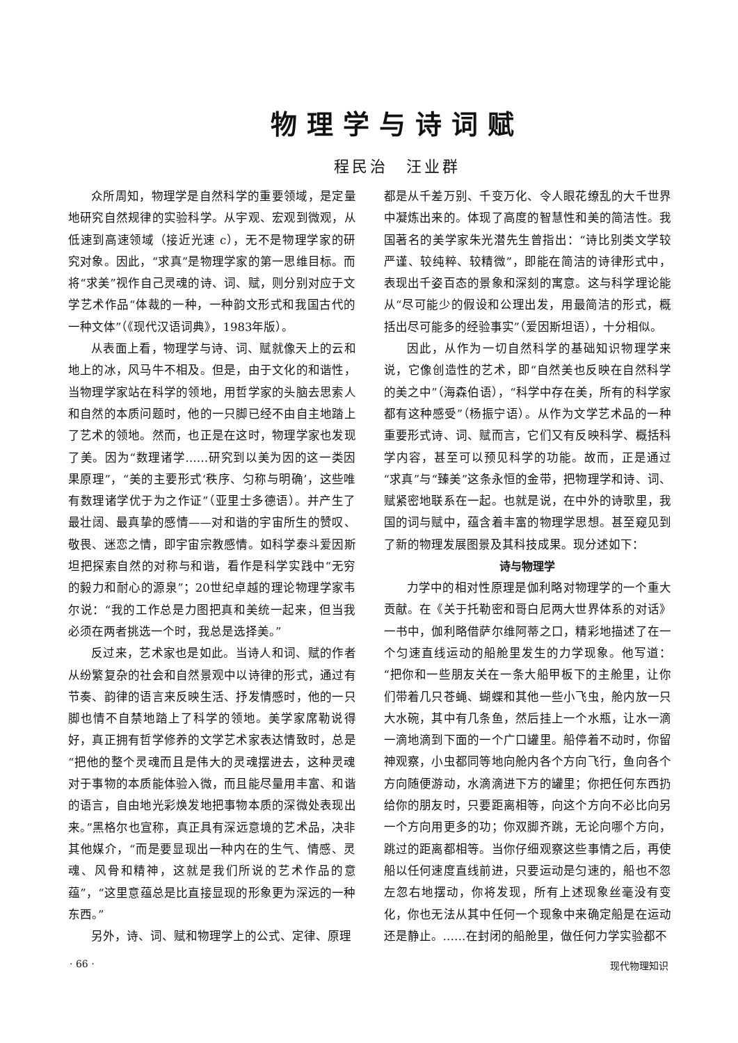物理学与诗词赋
程民治　汪业群
众所周知，物理学是自然科学的重要领域，是定量地研究自然规律的实验科学。从宇观、宏观到微观，从低速到高速领域（接近光速 c），无不是物理学家的研究对象。因此，“求真”是物理学家的第一思维目标。而将“求美”视作自己灵魂的诗、词、赋，则分别对应于文学艺术作品“体裁的一种，一种韵文形式和我国古代的一种文体”（《现代汉语词典》，1983年版）。
从表面上看，物理学与诗、词、赋就像天上的云和地上的冰，风马牛不相及。但是，由于文化的和谐性，当物理学家站在科学的领地，用哲学家的头脑去思索人和自然的本质问题时，他的一只脚已经不由自主地踏上了艺术的领地。然而，也正是在这时，物理学家也发现了美。因为“数理诸学……研究到以美为因的这一类因果原理”，“美的主要形式‘秩序、匀称与明确’，这些唯有数理诸学优于为之作证”（亚里士多德语）。并产生了最壮阔、最真挚的感情——对和谐的宇宙所生的赞叹、敬畏、迷恋之情，即宇宙宗教感情。如科学泰斗爱因斯坦把探索自然的对称与和谐，看作是科学实践中“无穷的毅力和耐心的源泉”；20世纪卓越的理论物理学家韦尔说：“我的工作总是力图把真和美统一起来，但当我必须在两者挑选一个时，我总是选择美。”
反过来，艺术家也是如此。当诗人和词、赋的作者从纷繁复杂的社会和自然景观中以诗律的形式，通过有节奏、韵律的语言来反映生活、抒发情感时，他的一只脚也情不自禁地踏上了科学的领地。美学家席勒说得好，真正拥有哲学修养的文学艺术家表达情致时，总是“把他的整个灵魂而且是伟大的灵魂摆进去，这种灵魂对于事物的本质能体验入微，而且能尽量用丰富、和谐的语言，自由地光彩焕发地把事物本质的深微处表现出来。”黑格尔也宣称，真正具有深远意境的艺术品，决非其他媒介，“而是要显现出一种内在的生气、情感、灵魂、风骨和精神，这就是我们所说的艺术作品的意蕴”，“这里意蕴总是比直接显现的形象更为深远的一种东西。”
另外，诗、词、赋和物理学上的公式、定律、原理
都是从千差万别、千变万化、令人眼花缭乱的大千世界中凝炼出来的。体现了高度的智慧性和美的简洁性。我国著名的美学家朱光潜先生曾指出：“诗比别类文学较严谨、较纯粹、较精微”，即能在简洁的诗律形式中，表现出千姿百态的景象和深刻的寓意。这与科学理论能从“尽可能少的假设和公理出发，用最简洁的形式，概括出尽可能多的经验事实”（爱因斯坦语），十分相似。
因此，从作为一切自然科学的基础知识物理学来说，它像创造性的艺术，即“自然美也反映在自然科学的美之中”（海森伯语），“科学中存在美，所有的科学家都有这种感受”（杨振宁语）。从作为文学艺术品的一种重要形式诗、词、赋而言，它们又有反映科学、概括科学内容，甚至可以预见科学的功能。故而，正是通过“求真”与“臻美”这条永恒的金带，把物理学和诗、词、赋紧密地联系在一起。也就是说，在中外的诗歌里，我国的词与赋中，蕴含着丰富的物理学思想。甚至窥见到了新的物理发展图景及其科技成果。现分述如下：
诗与物理学
力学中的相对性原理是伽利略对物理学的一个重大贡献。在《关于托勒密和哥白尼两大世界体系的对话》一书中，伽利略借萨尔维阿蒂之口，精彩地描述了在一个匀速直线运动的船舱里发生的力学现象。他写道：“把你和一些朋友关在一条大船甲板下的主舱里，让你们带着几只苍蝇、蝴蝶和其他一些小飞虫，舱内放一只大水碗，其中有几条鱼，然后挂上一个水瓶，让水一滴一滴地滴到下面的一个广口罐里。船停着不动时，你留神观察，小虫都同等地向舱内各个方向飞行，鱼向各个方向随便游动，水滴滴进下方的罐里；你把任何东西扔给你的朋友时，只要距离相等，向这个方向不必比向另一个方向用更多的功；你双脚齐跳，无论向哪个方向，跳过的距离都相等。当你仔细观察这些事情之后，再使船以任何速度直线前进，只要运动是匀速的，船也不忽左忽右地摆动，你将发现，所有上述现象丝毫没有变化，你也无法从其中任何一个现象中来确定船是在运动还是静止。……在封闭的船舱里，做任何力学实验都不
· 66 · 现代物理知识